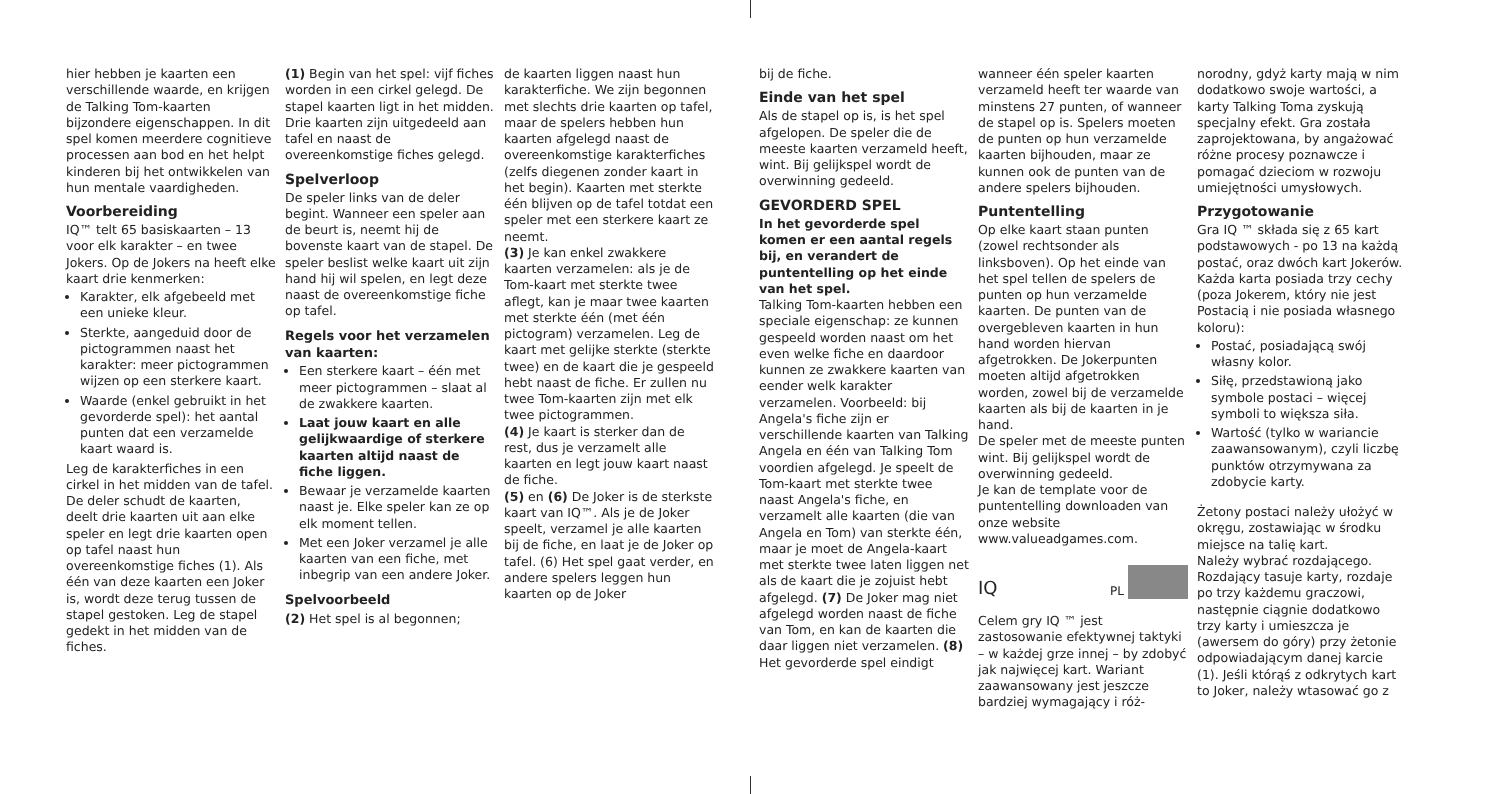hier hebben je kaarten een verschillende waarde, en krijgen de Talking Tom-kaarten bijzondere eigenschappen. In dit spel komen meerdere cognitieve processen aan bod en het helpt kinderen bij het ontwikkelen van hun mentale vaardigheden.
Voorbereiding
IQ™ telt 65 basiskaarten – 13 voor elk karakter – en twee Jokers. Op de Jokers na heeft elke kaart drie kenmerken:
Karakter, elk afgebeeld met een unieke kleur.
Sterkte, aangeduid door de pictogrammen naast het karakter: meer pictogrammen wijzen op een sterkere kaart.
Waarde (enkel gebruikt in het gevorderde spel): het aantal punten dat een verzamelde kaart waard is.
Leg de karakterfiches in een cirkel in het midden van de tafel.
De deler schudt de kaarten, deelt drie kaarten uit aan elke speler en legt drie kaarten open op tafel naast hun overeenkomstige fiches (1). Als één van deze kaarten een Joker is, wordt deze terug tussen de stapel gestoken. Leg de stapel gedekt in het midden van de fiches.
(1) Begin van het spel: vijf fiches worden in een cirkel gelegd. De stapel kaarten ligt in het midden. Drie kaarten zijn uitgedeeld aan tafel en naast de overeenkomstige fiches gelegd.
Spelverloop
De speler links van de deler begint. Wanneer een speler aan de beurt is, neemt hij de bovenste kaart van de stapel. De speler beslist welke kaart uit zijn hand hij wil spelen, en legt deze naast de overeenkomstige fiche op tafel.
Regels voor het verzamelen van kaarten:
Een sterkere kaart – één met meer pictogrammen – slaat al de zwakkere kaarten.
Laat jouw kaart en alle gelijkwaardige of sterkere kaarten altijd naast de fiche liggen.
Bewaar je verzamelde kaarten naast je. Elke speler kan ze op elk moment tellen.
Met een Joker verzamel je alle kaarten van een fiche, met inbegrip van een andere Joker.
Spelvoorbeeld
(2) Het spel is al begonnen;
de kaarten liggen naast hun karakterfiche. We zijn begonnen met slechts drie kaarten op tafel, maar de spelers hebben hun kaarten afgelegd naast de overeenkomstige karakterfiches (zelfs diegenen zonder kaart in het begin). Kaarten met sterkte één blijven op de tafel totdat een speler met een sterkere kaart ze neemt.
(3) Je kan enkel zwakkere kaarten verzamelen: als je de Tom-kaart met sterkte twee aflegt, kan je maar twee kaarten met sterkte één (met één pictogram) verzamelen. Leg de kaart met gelijke sterkte (sterkte twee) en de kaart die je gespeeld hebt naast de fiche. Er zullen nu twee Tom-kaarten zijn met elk twee pictogrammen.
(4) Je kaart is sterker dan de rest, dus je verzamelt alle kaarten en legt jouw kaart naast de fiche.
(5) en (6) De Joker is de sterkste kaart van IQ™. Als je de Joker speelt, verzamel je alle kaarten bij de fiche, en laat je de Joker op tafel. (6) Het spel gaat verder, en andere spelers leggen hun kaarten op de Joker
bij de fiche.
Einde van het spel
Als de stapel op is, is het spel afgelopen. De speler die de meeste kaarten verzameld heeft, wint. Bij gelijkspel wordt de overwinning gedeeld.
GEVORDERD SPEL
In het gevorderde spel komen er een aantal regels bij, en verandert de puntentelling op het einde van het spel.
Talking Tom-kaarten hebben een speciale eigenschap: ze kunnen gespeeld worden naast om het even welke fiche en daardoor kunnen ze zwakkere kaarten van eender welk karakter verzamelen. Voorbeeld: bij Angela's fiche zijn er verschillende kaarten van Talking Angela en één van Talking Tom voordien afgelegd. Je speelt de Tom-kaart met sterkte twee naast Angela's fiche, en verzamelt alle kaarten (die van Angela en Tom) van sterkte één, maar je moet de Angela-kaart met sterkte twee laten liggen net als de kaart die je zojuist hebt afgelegd. (7) De Joker mag niet afgelegd worden naast de fiche van Tom, en kan de kaarten die daar liggen niet verzamelen. (8)
Het gevorderde spel eindigt
wanneer één speler kaarten verzameld heeft ter waarde van minstens 27 punten, of wanneer de stapel op is. Spelers moeten de punten op hun verzamelde kaarten bijhouden, maar ze kunnen ook de punten van de andere spelers bijhouden.
Puntentelling
Op elke kaart staan punten (zowel rechtsonder als linksboven). Op het einde van het spel tellen de spelers de punten op hun verzamelde kaarten. De punten van de overgebleven kaarten in hun hand worden hiervan afgetrokken. De Jokerpunten moeten altijd afgetrokken worden, zowel bij de verzamelde kaarten als bij de kaarten in je hand.
De speler met de meeste punten wint. Bij gelijkspel wordt de overwinning gedeeld.
Je kan de template voor de puntentelling downloaden van onze website www.valueadgames.com.
IQ PL
Celem gry IQ ™ jest zastosowanie efektywnej taktyki – w każdej grze innej – by zdobyć jak najwięcej kart. Wariant zaawansowany jest jeszcze bardziej wymagający i róż-
norodny, gdyż karty mają w nim dodatkowo swoje wartości, a karty Talking Toma zyskują specjalny efekt. Gra została zaprojektowana, by angażować różne procesy poznawcze i pomagać dzieciom w rozwoju umiejętności umysłowych.
Przygotowanie
Gra IQ ™ składa się z 65 kart podstawowych - po 13 na każdą postać, oraz dwóch kart Jokerów. Każda karta posiada trzy cechy (poza Jokerem, który nie jest Postacią i nie posiada własnego koloru):
Postać, posiadającą swój własny kolor.
Siłę, przedstawioną jako symbole postaci – więcej symboli to większa siła.
Wartość (tylko w wariancie zaawansowanym), czyli liczbę punktów otrzymywana za zdobycie karty.
Żetony postaci należy ułożyć w okręgu, zostawiając w środku miejsce na talię kart.
Należy wybrać rozdającego. Rozdający tasuje karty, rozdaje po trzy każdemu graczowi, następnie ciągnie dodatkowo trzy karty i umieszcza je (awersem do góry) przy żetonie odpowiadającym danej karcie (1). Jeśli którąś z odkrytych kart to Joker, należy wtasować go z